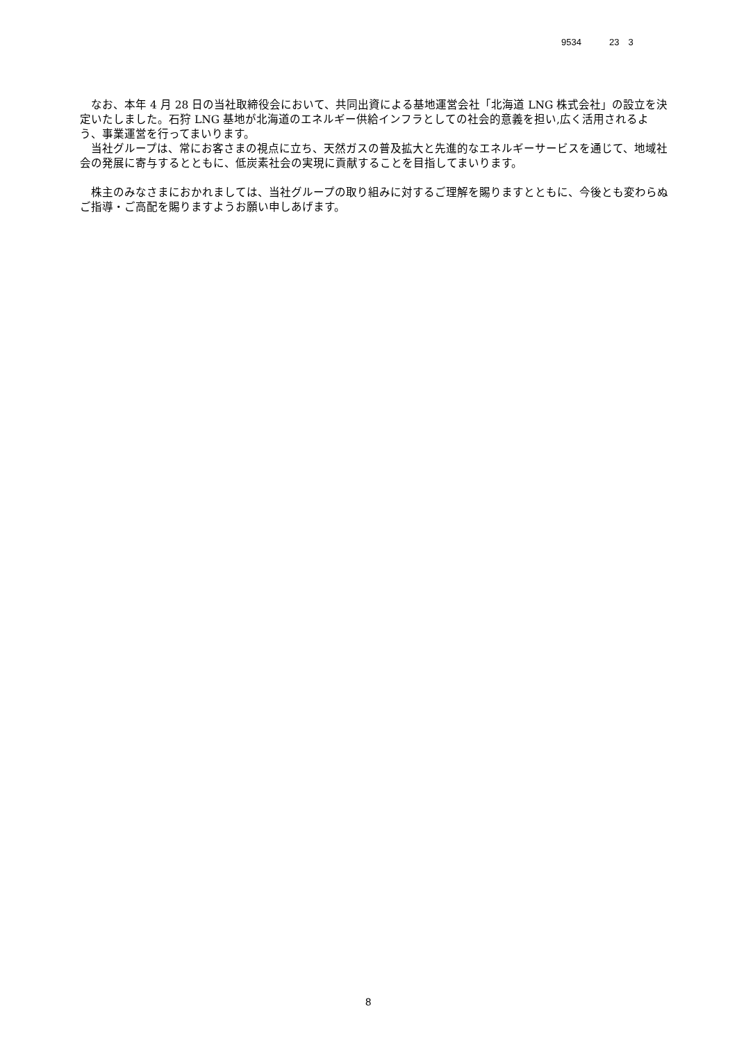9534 23　3
　なお、本年 4 月 28 日の当社取締役会において、共同出資による基地運営会社「北海道 LNG 株式会社」の設立を決定いたしました。石狩 LNG 基地が北海道のエネルギー供給インフラとしての社会的意義を担い,広く活用されるよう、事業運営を行ってまいります。
　当社グループは、常にお客さまの視点に立ち、天然ガスの普及拡大と先進的なエネルギーサービスを通じて、地域社会の発展に寄与するとともに、低炭素社会の実現に貢献することを目指してまいります。
　株主のみなさまにおかれましては、当社グループの取り組みに対するご理解を賜りますとともに、今後とも変わらぬご指導・ご高配を賜りますようお願い申しあげます。
8